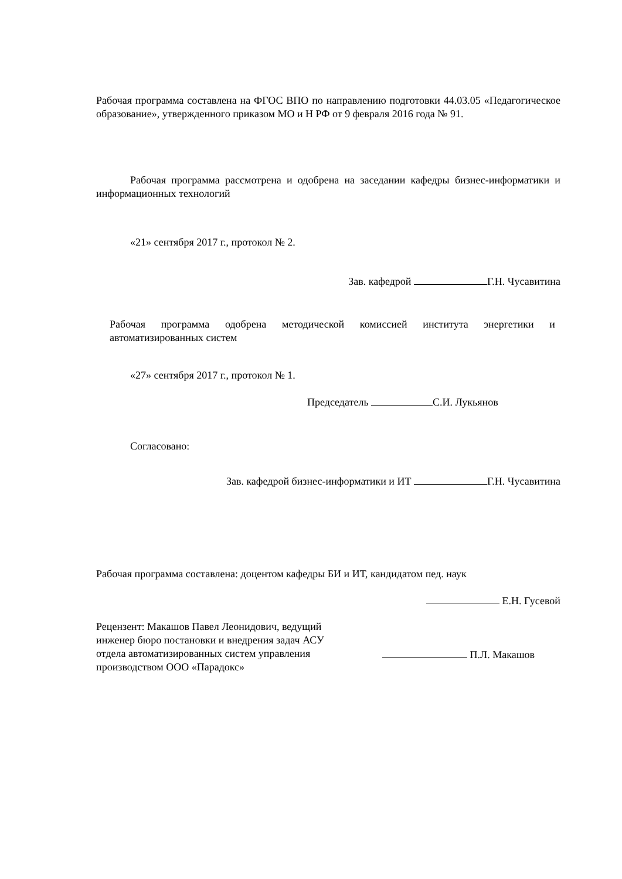Рабочая программа составлена на ФГОС ВПО по направлению подготовки 44.03.05 «Педагогическое образование», утвержденного приказом МО и Н РФ от 9 февраля 2016 года № 91.
Рабочая программа рассмотрена и одобрена на заседании кафедры бизнес-информатики и информационных технологий
«21» сентября 2017 г., протокол № 2.
Зав. кафедрой Г.Н. Чусавитина
Рабочая программа одобрена методической комиссией института энергетики и автоматизированных систем
«27» сентября 2017 г., протокол № 1.
Председатель С.И. Лукьянов
Согласовано:
Зав. кафедрой бизнес-информатики и ИТ Г.Н. Чусавитина
Рабочая программа составлена: доцентом кафедры БИ и ИТ, кандидатом пед. наук
Е.Н. Гусевой
Рецензент: Макашов Павел Леонидович, ведущий инженер бюро постановки и внедрения задач АСУ отдела автоматизированных систем управления производством ООО «Парадокс»
П.Л. Макашов